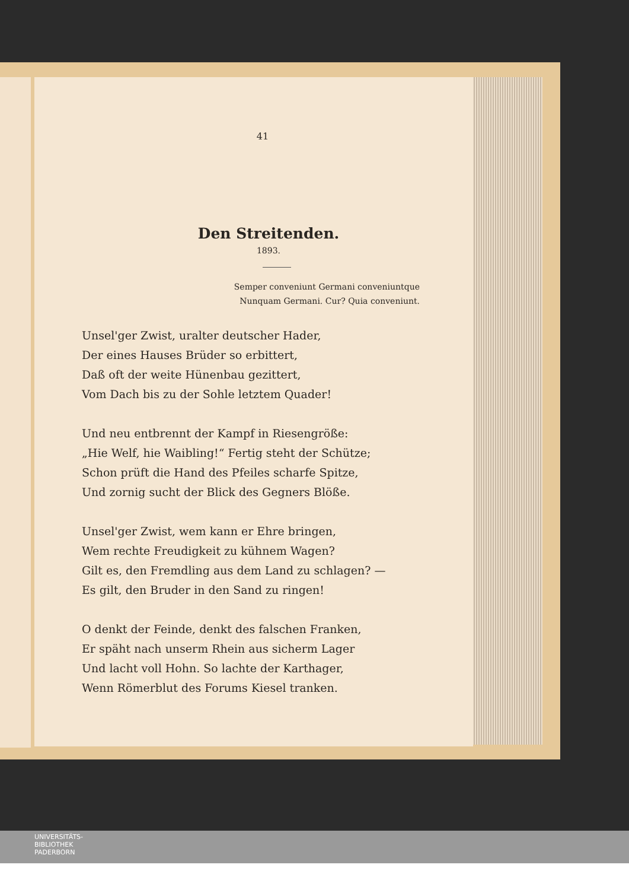41
Den Streitenden.
1893.
Semper conveniunt Germani conveniuntque
Nunquam Germani. Cur? Quia conveniunt.
Unsel'ger Zwist, uralter deutscher Hader,
Der eines Hauses Brüder so erbittert,
Daß oft der weite Hünenbau gezittert,
Vom Dach bis zu der Sohle letztem Quader!
Und neu entbrennt der Kampf in Riesengröße:
„Hie Welf, hie Waibling!“ Fertig steht der Schütze;
Schon prüft die Hand des Pfeiles scharfe Spitze,
Und zornig sucht der Blick des Gegners Blöße.
Unsel'ger Zwist, wem kann er Ehre bringen,
Wem rechte Freudigkeit zu kühnem Wagen?
Gilt es, den Fremdling aus dem Land zu schlagen? —
Es gilt, den Bruder in den Sand zu ringen!
O denkt der Feinde, denkt des falschen Franken,
Er späht nach unserm Rhein aus sicherm Lager
Und lacht voll Hohn. So lachte der Karthager,
Wenn Römerblut des Forums Kiesel tranken.
UNIVERSITÄTS-
BIBLIOTHEK
PADERBORN